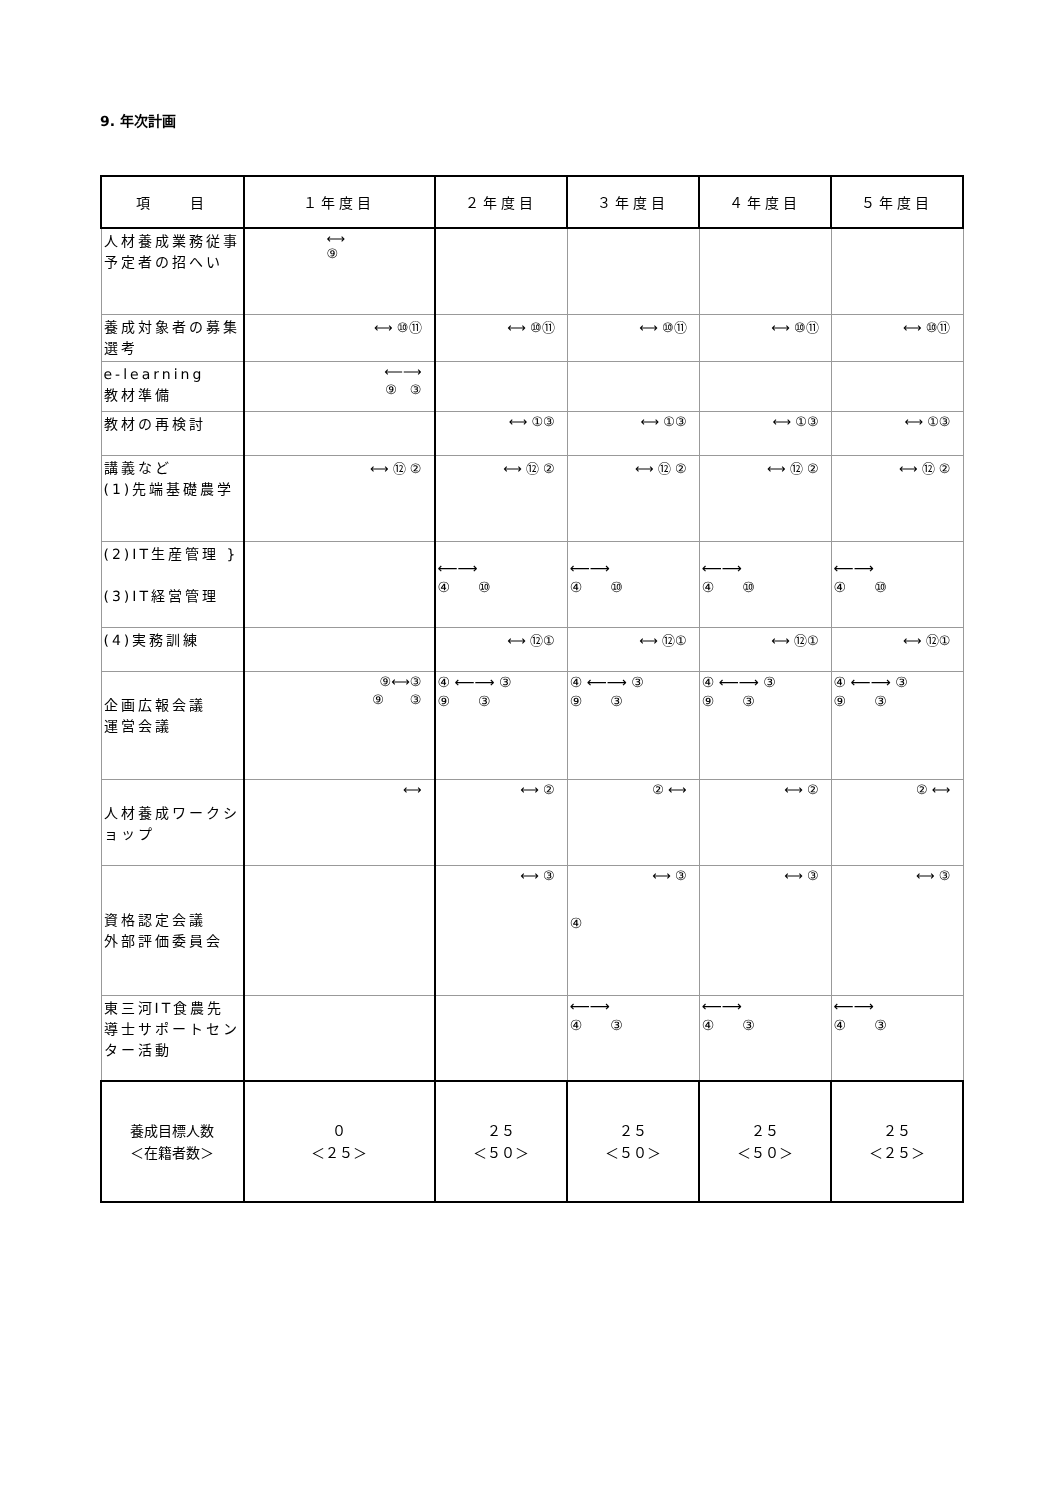9. 年次計画
| 項 目 | １年度目 | ２年度目 | ３年度目 | ４年度目 | ５年度目 |
| --- | --- | --- | --- | --- | --- |
| 人材養成業務従事予定者の招へい | ⟷ ⑨ | | | | |
| 養成対象者の募集選考 | ⟷ ⑩⑪ | ⟷ ⑩⑪ | ⟷ ⑩⑪ | ⟷ ⑩⑪ | ⟷ ⑩⑪ |
| e-learning 教材準備 | ⟵⟶ ⑨ ③ | | | | |
| 教材の再検討 | | ⟷ ①③ | ⟷ ①③ | ⟷ ①③ | ⟷ ①③ |
| 講義など (1)先端基礎農学 | ⟷ ⑫ ② | ⟷ ⑫ ② | ⟷ ⑫ ② | ⟷ ⑫ ② | ⟷ ⑫ ② |
| (2)IT生産管理 } (3)IT経営管理 | | ⟵⟶ ④ ⑩ | ⟵⟶ ④ ⑩ | ⟵⟶ ④ ⑩ | ⟵⟶ ④ ⑩ |
| (4)実務訓練 | | ⟷ ⑫① | ⟷ ⑫① | ⟷ ⑫① | ⟷ ⑫① |
| 企画広報会議 運営会議 | ⑨⟷③ ⑨ ③ | ④ ⟵⟶ ③ ⑨ ③ | ④ ⟵⟶ ③ ⑨ ③ | ④ ⟵⟶ ③ ⑨ ③ | ④ ⟵⟶ ③ ⑨ ③ |
| 人材養成ワークショップ | ⟷ | ⟷ ② | ② ⟷ | ⟷ ② | ② ⟷ |
| 資格認定会議 外部評価委員会 | | ⟷ ③ | ⟷ ③ ④ | ⟷ ③ | ⟷ ③ |
| 東三河IT食農先導士サポートセンター活動 | | | ⟵⟶ ④ ③ | ⟵⟶ ④ ③ | ⟵⟶ ④ ③ |
| 養成目標人数 ＜在籍者数＞ | ０ ＜２５＞ | ２５ ＜５０＞ | ２５ ＜５０＞ | ２５ ＜５０＞ | ２５ ＜２５＞ |